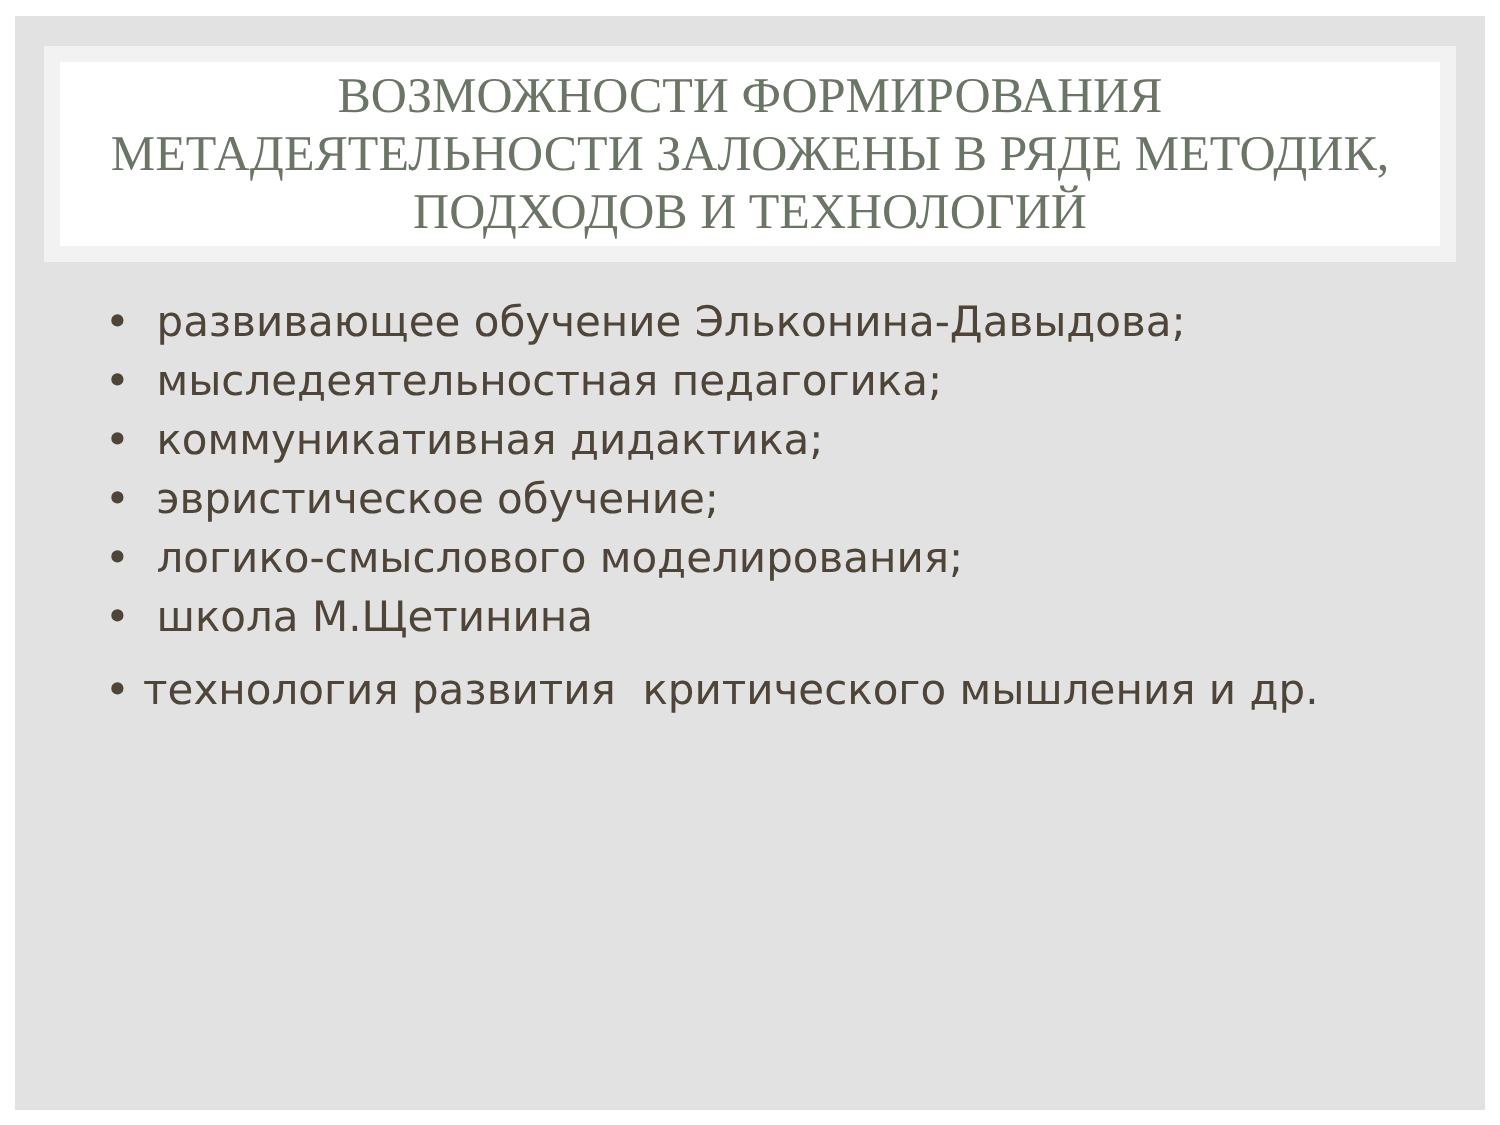ВОЗМОЖНОСТИ ФОРМИРОВАНИЯ МЕТАДЕЯТЕЛЬНОСТИ ЗАЛОЖЕНЫ В РЯДЕ МЕТОДИК, ПОДХОДОВ И ТЕХНОЛОГИЙ
• развивающее обучение Эльконина-Давыдова;
• мыследеятельностная педагогика;
• коммуникативная дидактика;
• эвристическое обучение;
• логико-смыслового моделирования;
• школа М.Щетинина
• технология развития критического мышления и др.